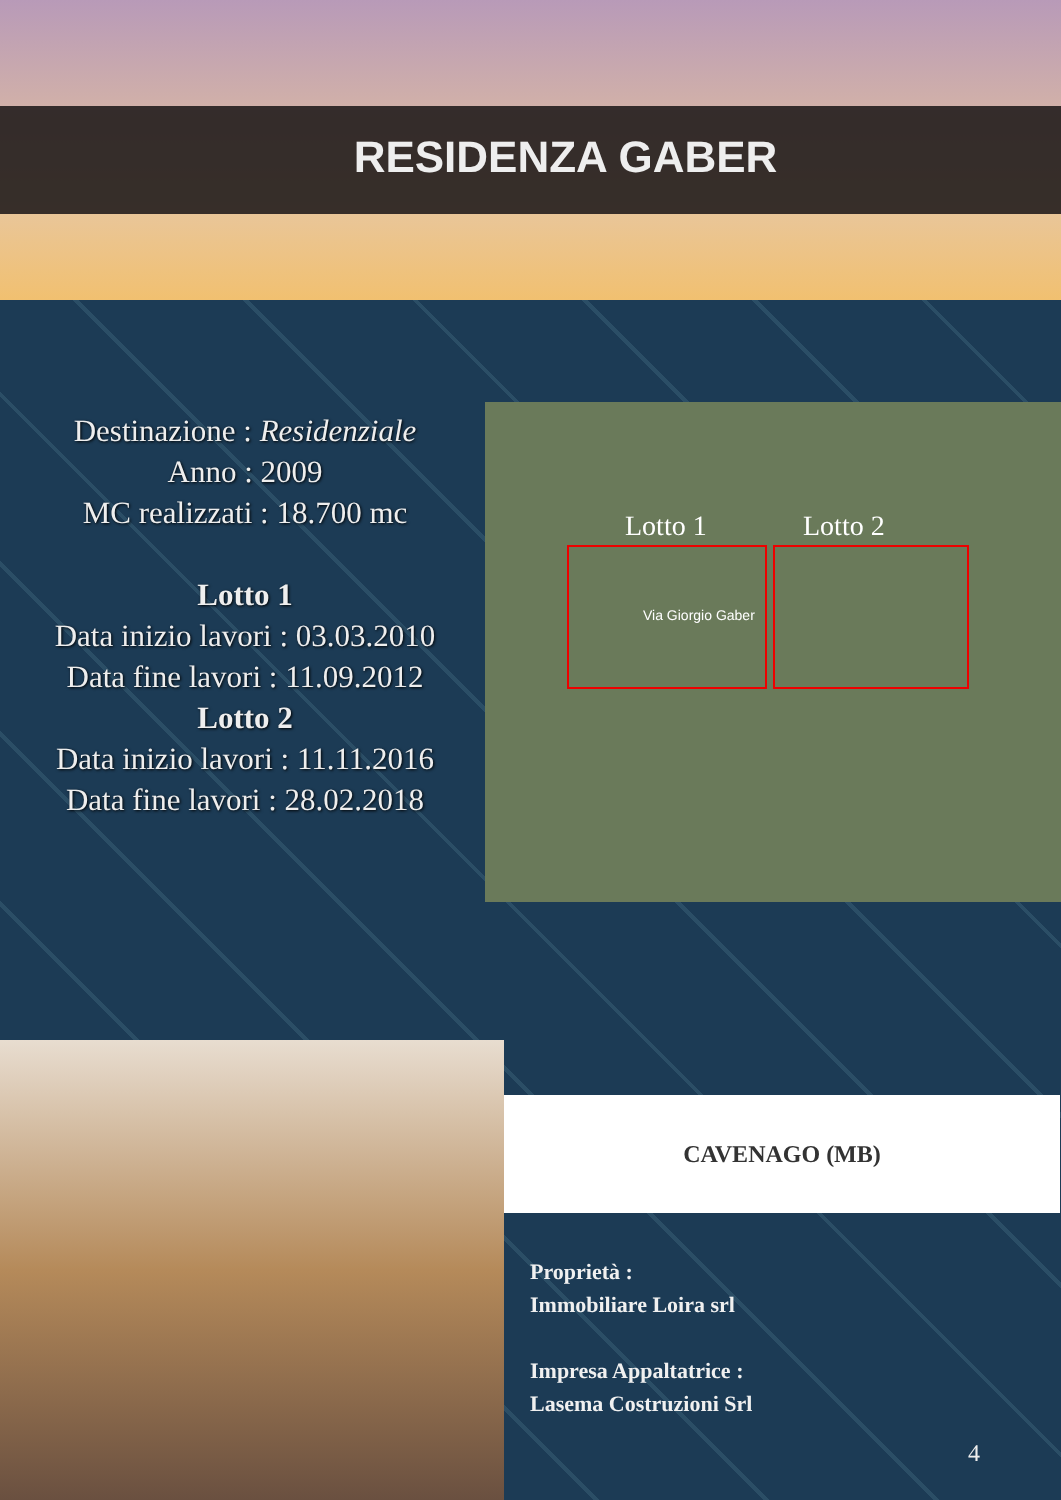RESIDENZA GABER
Destinazione : Residenziale
Anno : 2009
MC realizzati : 18.700 mc
Lotto 1
Data inizio lavori : 03.03.2010
Data fine lavori : 11.09.2012
Lotto 2
Data inizio lavori : 11.11.2016
Data fine lavori : 28.02.2018
Lotto 1 Lotto 2
Via Giorgio Gaber
CAVENAGO (MB)
Proprietà :
Immobiliare Loira srl
Impresa Appaltatrice :
Lasema Costruzioni Srl
4